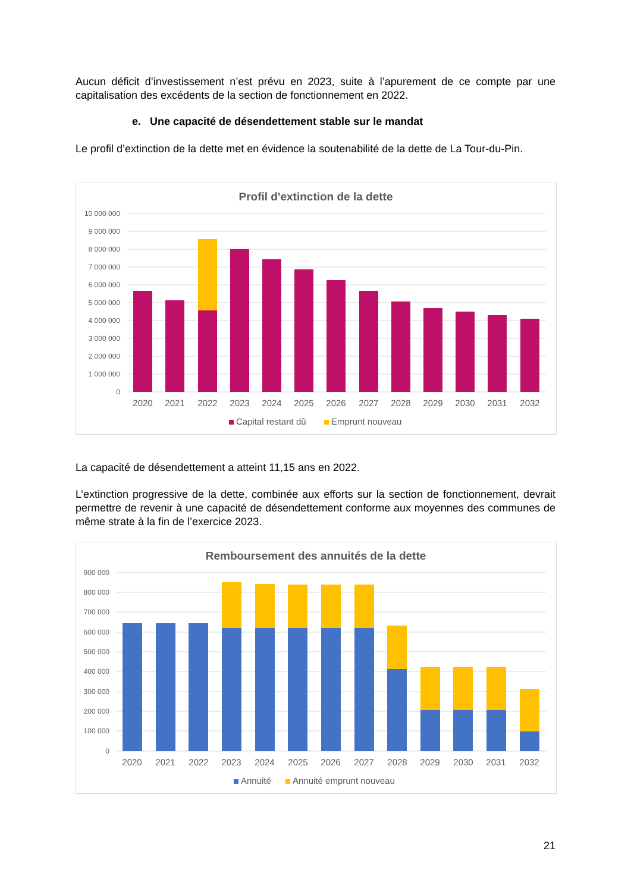Aucun déficit d’investissement n’est prévu en 2023, suite à l’apurement de ce compte par une capitalisation des excédents de la section de fonctionnement en 2022.
e. Une capacité de désendettement stable sur le mandat
Le profil d’extinction de la dette met en évidence la soutenabilité de la dette de La Tour-du-Pin.
Profil d'extinction de la dette
10 000 000
9 000 000
8 000 000
7 000 000
6 000 000
5 000 000
4 000 000
3 000 000
2 000 000
1 000 000
0
2020
2021
2022
2023
2024
2025
2026
2027
2028
2029
2030
2031
2032
Capital restant dû
Emprunt nouveau
La capacité de désendettement a atteint 11,15 ans en 2022.
L’extinction progressive de la dette, combinée aux efforts sur la section de fonctionnement, devrait permettre de revenir à une capacité de désendettement conforme aux moyennes des communes de même strate à la fin de l’exercice 2023.
Remboursement des annuités de la dette
900 000
800 000
700 000
600 000
500 000
400 000
300 000
200 000
100 000
0
2020
2021
2022
2023
2024
2025
2026
2027
2028
2029
2030
2031
2032
Annuité
Annuité emprunt nouveau
21